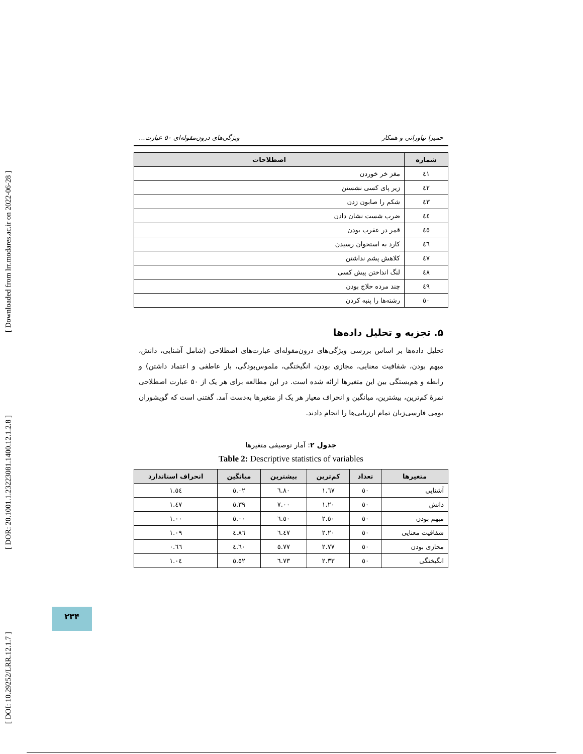[ DOI: 10.29252/LRR.12.1.7 ] [ DOR: 20.1001.1.23223081.1400.12.1.2.8 ] [ Downloaded from lrr.modares.ac.ir on 2022-06-28 ]
حمیرا نیاورانی و همکار ویژگی‌های درون‌مقوله‌ای ۵۰ عبارت...
| شماره | اصطلاحات |
| --- | --- |
| ٤١ | مغز خر خوردن |
| ٤٢ | زیر پای کسی نشستن |
| ٤٣ | شکم را صابون زدن |
| ٤٤ | ضرب شست نشان دادن |
| ٤٥ | قمر در عقرب بودن |
| ٤٦ | کارد به استخوان رسیدن |
| ٤٧ | کلاهش پشم نداشتن |
| ٤٨ | لنگ انداختن پیش کسی |
| ٤٩ | چند مرده حلاج بودن |
| ٥٠ | رشته‌ها را پنبه کردن |
۵. تجزیه و تحلیل داده‌ها
تحلیل داده‌ها بر اساس بررسی ویژگی‌های درون‌مقوله‌ای عبارت‌های اصطلاحی (شامل آشنایی، دانش، مبهم بودن، شفافیت معنایی، مجازی بودن، انگیختگی، ملموس‌بودگی، بار عاطفی و اعتماد داشتن) و رابطه و هم‌بستگی بین این متغیرها ارائه شده است. در این مطالعه برای هر یک از ۵۰ عبارت اصطلاحی نمرهٔ کم‌ترین، بیشترین، میانگین و انحراف معیار هر یک از متغیرها به‌دست آمد. گفتنی است که گویشوران بومی فارسی‌زبان تمام ارزیابی‌ها را انجام دادند.
جدول ۲: آمار توصیفی متغیرها
Table 2: Descriptive statistics of variables
| متغیرها | تعداد | کم‌ترین | بیشترین | میانگین | انحراف استاندارد |
| --- | --- | --- | --- | --- | --- |
| آشنایی | ٥٠ | ١.٦٧ | ٦.٨٠ | ٥.٠٢ | ١.٥٤ |
| دانش | ٥٠ | ١.٢٠ | ٧.٠٠ | ٥.٣٩ | ١.٤٧ |
| مبهم بودن | ٥٠ | ٢.٥٠ | ٦.٥٠ | ٥.٠٠ | ١.٠٠ |
| شفافیت معنایی | ٥٠ | ٢.٢٠ | ٦.٤٧ | ٤.٨٦ | ١.٠٩ |
| مجازی بودن | ٥٠ | ٢.٧٧ | ٥.٧٧ | ٤.٦٠ | ٠.٦٦ |
| انگیختگی | ٥٠ | ٢.٣٣ | ٦.٧٣ | ٥.٥٢ | ١.٠٤ |
۲۳۴